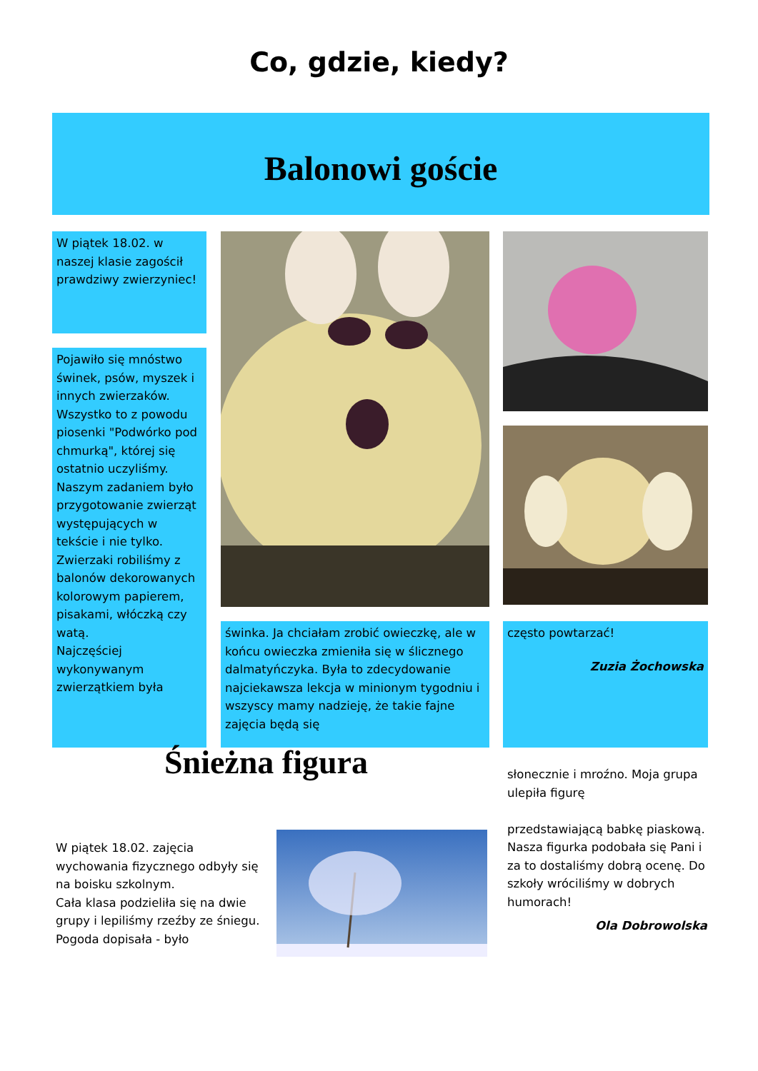Co, gdzie, kiedy?
Balonowi goście
W piątek 18.02. w naszej klasie zagościł prawdziwy zwierzyniec!
Pojawiło się mnóstwo świnek, psów, myszek i innych zwierzaków. Wszystko to z powodu piosenki "Podwórko pod chmurką", której się ostatnio uczyliśmy. Naszym zadaniem było przygotowanie zwierząt występujących w tekście i nie tylko. Zwierzaki robiliśmy z balonów dekorowanych kolorowym papierem, pisakami, włóczką czy watą.
Najczęściej wykonywanym zwierzątkiem była
świnka. Ja chciałam zrobić owieczkę, ale w końcu owieczka zmieniła się w ślicznego dalmatyńczyka. Była to zdecydowanie najciekawsza lekcja w minionym tygodniu i wszyscy mamy nadzieję, że takie fajne zajęcia będą się
często powtarzać!
Zuzia Żochowska
Śnieżna figura
W piątek 18.02. zajęcia wychowania fizycznego odbyły się na boisku szkolnym.
Cała klasa podzieliła się na dwie grupy i lepiliśmy rzeźby ze śniegu. Pogoda dopisała - było
słonecznie i mroźno. Moja grupa ulepiła figurę
przedstawiającą babkę piaskową. Nasza figurka podobała się Pani i za to dostaliśmy dobrą ocenę. Do szkoły wróciliśmy w dobrych humorach!
Ola Dobrowolska